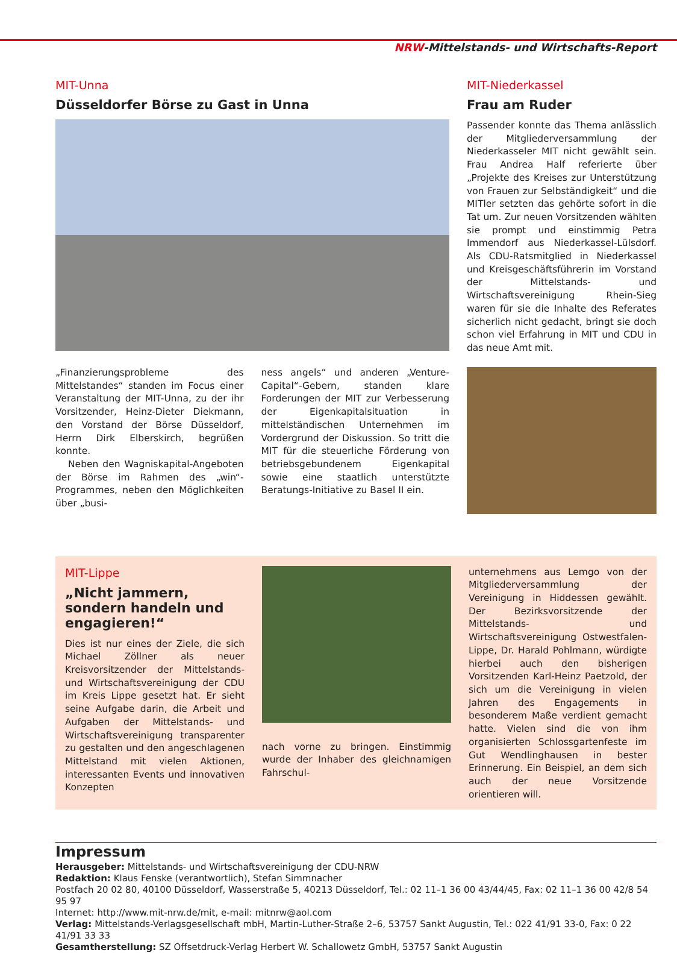NRW-Mittelstands- und Wirtschafts-Report
MIT-Unna
Düsseldorfer Börse zu Gast in Unna
„Finanzierungsprobleme des Mittelstandes“ standen im Focus einer Veranstaltung der MIT-Unna, zu der ihr Vorsitzender, Heinz-Dieter Diekmann, den Vorstand der Börse Düsseldorf, Herrn Dirk Elberskirch, begrüßen konnte.
Neben den Wagniskapital-Angeboten der Börse im Rahmen des „win“-Programmes, neben den Möglichkeiten über „busi-
ness angels“ und anderen „Venture-Capital“-Gebern, standen klare Forderungen der MIT zur Verbesserung der Eigenkapitalsituation in mittelständischen Unternehmen im Vordergrund der Diskussion. So tritt die MIT für die steuerliche Förderung von betriebsgebundenem Eigenkapital sowie eine staatlich unterstützte Beratungs-Initiative zu Basel II ein.
MIT-Niederkassel
Frau am Ruder
Passender konnte das Thema anlässlich der Mitgliederversammlung der Niederkasseler MIT nicht gewählt sein. Frau Andrea Half referierte über „Projekte des Kreises zur Unterstützung von Frauen zur Selbständigkeit“ und die MITler setzten das gehörte sofort in die Tat um. Zur neuen Vorsitzenden wählten sie prompt und einstimmig Petra Immendorf aus Niederkassel-Lülsdorf. Als CDU-Ratsmitglied in Niederkassel und Kreisgeschäftsführerin im Vorstand der Mittelstands- und Wirtschaftsvereinigung Rhein-Sieg waren für sie die Inhalte des Referates sicherlich nicht gedacht, bringt sie doch schon viel Erfahrung in MIT und CDU in das neue Amt mit.
MIT-Lippe
„Nicht jammern, sondern handeln und engagieren!“
Dies ist nur eines der Ziele, die sich Michael Zöllner als neuer Kreisvorsitzender der Mittelstands- und Wirtschaftsvereinigung der CDU im Kreis Lippe gesetzt hat. Er sieht seine Aufgabe darin, die Arbeit und Aufgaben der Mittelstands- und Wirtschaftsvereinigung transparenter zu gestalten und den angeschlagenen Mittelstand mit vielen Aktionen, interessanten Events und innovativen Konzepten
nach vorne zu bringen. Einstimmig wurde der Inhaber des gleichnamigen Fahrschul-
unternehmens aus Lemgo von der Mitgliederversammlung der Vereinigung in Hiddessen gewählt. Der Bezirksvorsitzende der Mittelstands- und Wirtschaftsvereinigung Ostwestfalen-Lippe, Dr. Harald Pohlmann, würdigte hierbei auch den bisherigen Vorsitzenden Karl-Heinz Paetzold, der sich um die Vereinigung in vielen Jahren des Engagements in besonderem Maße verdient gemacht hatte. Vielen sind die von ihm organisierten Schlossgartenfeste im Gut Wendlinghausen in bester Erinnerung. Ein Beispiel, an dem sich auch der neue Vorsitzende orientieren will.
Impressum
Herausgeber: Mittelstands- und Wirtschaftsvereinigung der CDU-NRW
Redaktion: Klaus Fenske (verantwortlich), Stefan Simmnacher
Postfach 20 02 80, 40100 Düsseldorf, Wasserstraße 5, 40213 Düsseldorf, Tel.: 02 11–1 36 00 43/44/45, Fax: 02 11–1 36 00 42/8 54 95 97
Internet: http://www.mit-nrw.de/mit, e-mail: mitnrw@aol.com
Verlag: Mittelstands-Verlagsgesellschaft mbH, Martin-Luther-Straße 2–6, 53757 Sankt Augustin, Tel.: 022 41/91 33-0, Fax: 0 22 41/91 33 33
Gesamtherstellung: SZ Offsetdruck-Verlag Herbert W. Schallowetz GmbH, 53757 Sankt Augustin